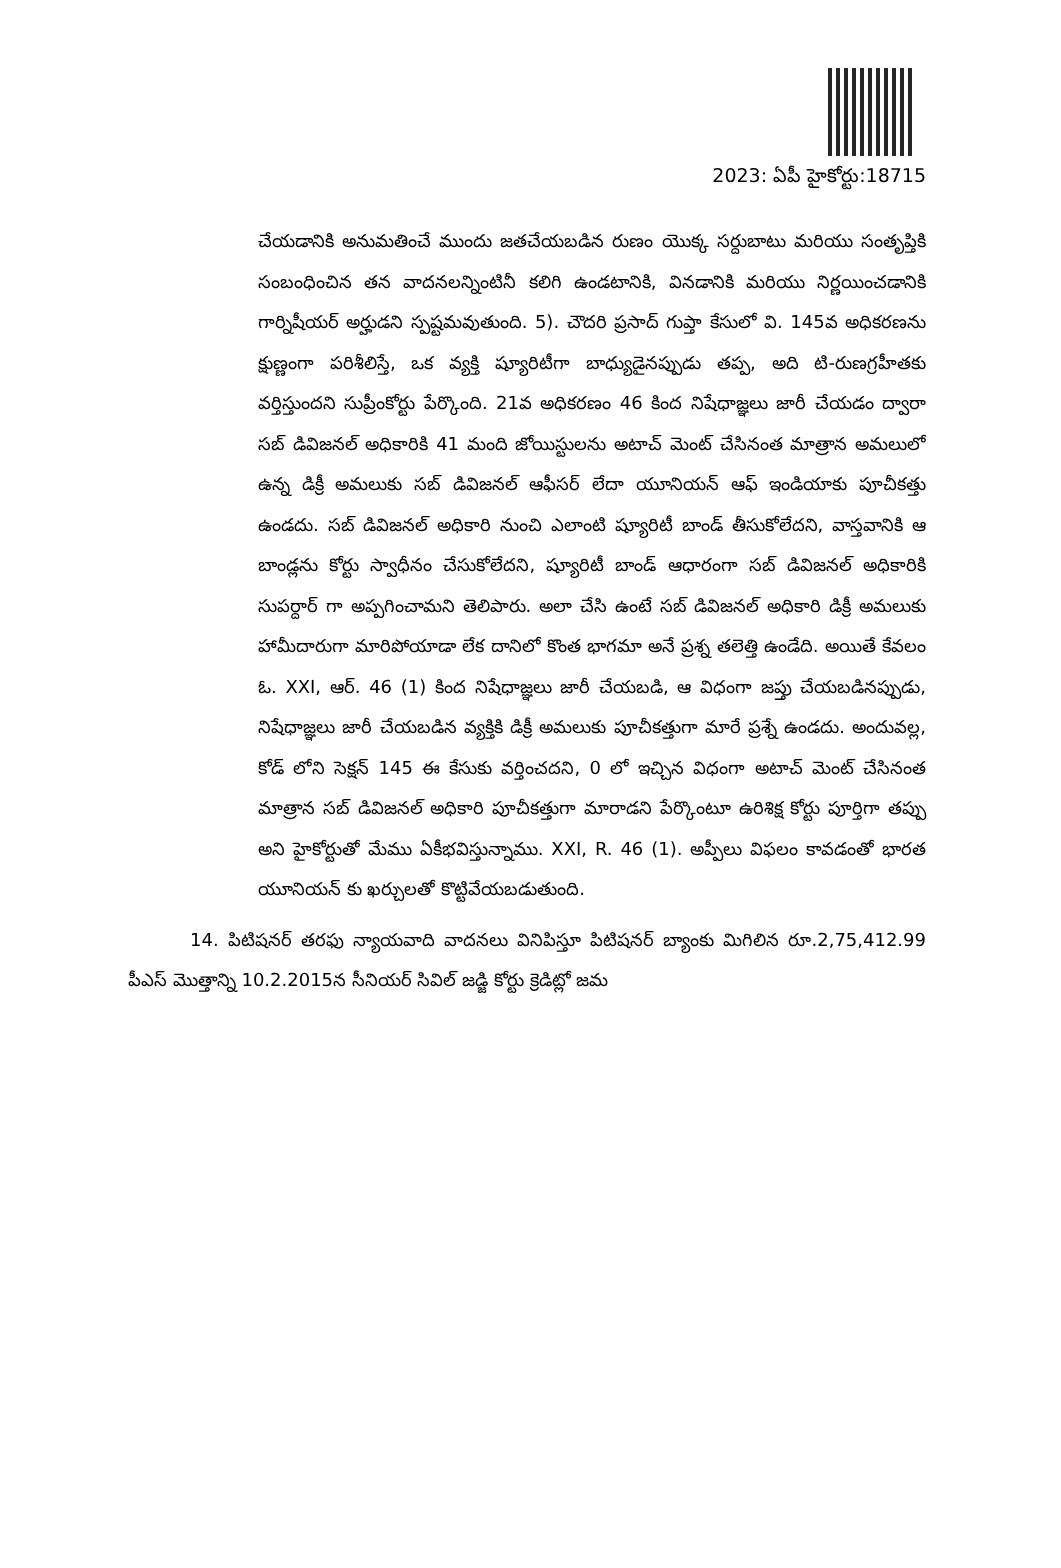2023: ఏపీ హైకోర్టు:18715
చేయడానికి అనుమతించే ముందు జతచేయబడిన రుణం యొక్క సర్దుబాటు మరియు సంతృప్తికి సంబంధించిన తన వాదనలన్నింటినీ కలిగి ఉండటానికి, వినడానికి మరియు నిర్ణయించడానికి గార్నిషీయర్ అర్హుడని స్పష్టమవుతుంది. 5). చౌదరి ప్రసాద్ గుప్తా కేసులో వి. 145వ అధికరణను క్షుణ్ణంగా పరిశీలిస్తే, ఒక వ్యక్తి ష్యూరిటీగా బాధ్యుడైనప్పుడు తప్ప, అది టి-రుణగ్రహీతకు వర్తిస్తుందని సుప్రీంకోర్టు పేర్కొంది. 21వ అధికరణం 46 కింద నిషేధాజ్ఞలు జారీ చేయడం ద్వారా సబ్ డివిజనల్ అధికారికి 41 మంది జోయిస్టులను అటాచ్ మెంట్ చేసినంత మాత్రాన అమలులో ఉన్న డిక్రీ అమలుకు సబ్ డివిజనల్ ఆఫీసర్ లేదా యూనియన్ ఆఫ్ ఇండియాకు పూచీకత్తు ఉండదు. సబ్ డివిజనల్ అధికారి నుంచి ఎలాంటి ష్యూరిటీ బాండ్ తీసుకోలేదని, వాస్తవానికి ఆ బాండ్లను కోర్టు స్వాధీనం చేసుకోలేదని, ష్యూరిటీ బాండ్ ఆధారంగా సబ్ డివిజనల్ అధికారికి సుపర్దార్ గా అప్పగించామని తెలిపారు. అలా చేసి ఉంటే సబ్ డివిజనల్ అధికారి డిక్రీ అమలుకు హామీదారుగా మారిపోయాడా లేక దానిలో కొంత భాగమా అనే ప్రశ్న తలెత్తి ఉండేది. అయితే కేవలం ఓ. XXI, ఆర్. 46 (1) కింద నిషేధాజ్ఞలు జారీ చేయబడి, ఆ విధంగా జప్తు చేయబడినప్పుడు, నిషేధాజ్ఞలు జారీ చేయబడిన వ్యక్తికి డిక్రీ అమలుకు పూచీకత్తుగా మారే ప్రశ్నే ఉండదు. అందువల్ల, కోడ్ లోని సెక్షన్ 145 ఈ కేసుకు వర్తించదని, 0 లో ఇచ్చిన విధంగా అటాచ్ మెంట్ చేసినంత మాత్రాన సబ్ డివిజనల్ అధికారి పూచీకత్తుగా మారాడని పేర్కొంటూ ఉరిశిక్ష కోర్టు పూర్తిగా తప్పు అని హైకోర్టుతో మేము ఏకీభవిస్తున్నాము. XXI, R. 46 (1). అప్పీలు విఫలం కావడంతో భారత యూనియన్ కు ఖర్చులతో కొట్టివేయబడుతుంది.
14. పిటిషనర్ తరఫు న్యాయవాది వాదనలు వినిపిస్తూ పిటిషనర్ బ్యాంకు మిగిలిన రూ.2,75,412.99 పీఎస్ మొత్తాన్ని 10.2.2015న సీనియర్ సివిల్ జడ్జి కోర్టు క్రెడిట్లో జమ